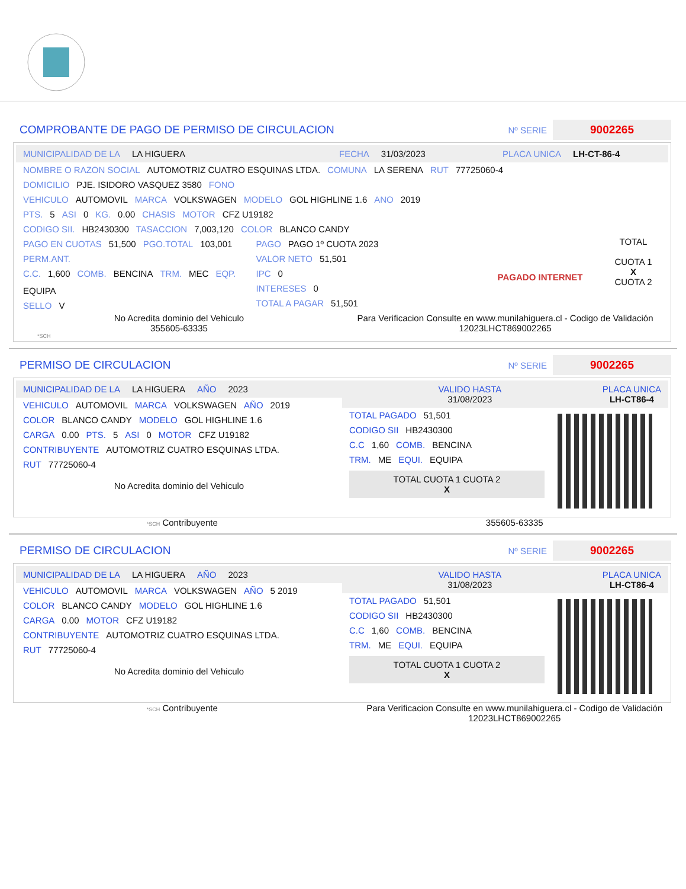COMPROBANTE DE PAGO DE PERMISO DE CIRCULACION
Nº SERIE 9002265
MUNICIPALIDAD DE LA LA HIGUERA FECHA 31/03/2023 PLACA UNICA LH-CT-86-4
NOMBRE O RAZON SOCIAL AUTOMOTRIZ CUATRO ESQUINAS LTDA. COMUNA LA SERENA RUT 77725060-4
DOMICILIO PJE. ISIDORO VASQUEZ 3580 FONO
VEHICULO AUTOMOVIL MARCA VOLKSWAGEN MODELO GOL HIGHLINE 1.6 ANO 2019
PTS. 5 ASI 0 KG. 0.00 CHASIS MOTOR CFZ U19182
CODIGO SII. HB2430300 TASACCION 7,003,120 COLOR BLANCO CANDY
PAGO EN CUOTAS 51,500 PGO.TOTAL 103,001
PERM.ANT.
C.C. 1,600 COMB. BENCINA TRM. MEC EQP. EQUIPA
SELLO V
PAGO PAGO 1º CUOTA 2023
VALOR NETO 51,501
IPC 0
INTERESES 0
TOTAL A PAGAR 51,501
PAGADO INTERNET
TOTAL
CUOTA 1
X
CUOTA 2
No Acredita dominio del Vehiculo
355605-63335
Para Verificacion Consulte en www.munilahiguera.cl - Codigo de Validación
12023LHCT869002265
*SCH
PERMISO DE CIRCULACION
Nº SERIE 9002265
MUNICIPALIDAD DE LA LA HIGUERA AÑO 2023
VEHICULO AUTOMOVIL MARCA VOLKSWAGEN AÑO 2019
COLOR BLANCO CANDY MODELO GOL HIGHLINE 1.6
CARGA 0.00 PTS. 5 ASI 0 MOTOR CFZ U19182
CONTRIBUYENTE AUTOMOTRIZ CUATRO ESQUINAS LTDA.
RUT 77725060-4
No Acredita dominio del Vehiculo
VALIDO HASTA
31/08/2023 PLACA UNICA
LH-CT86-4
TOTAL PAGADO 51,501
CODIGO SII HB2430300
C.C 1,60 COMB. BENCINA
TRM. ME EQUI. EQUIPA
TOTAL CUOTA 1 CUOTA 2
X
*SCH Contribuyente 355605-63335
PERMISO DE CIRCULACION
Nº SERIE 9002265
MUNICIPALIDAD DE LA LA HIGUERA AÑO 2023
VEHICULO AUTOMOVIL MARCA VOLKSWAGEN AÑO 5 2019
COLOR BLANCO CANDY MODELO GOL HIGHLINE 1.6
CARGA 0.00 MOTOR CFZ U19182
CONTRIBUYENTE AUTOMOTRIZ CUATRO ESQUINAS LTDA.
RUT 77725060-4
No Acredita dominio del Vehiculo
VALIDO HASTA
31/08/2023 PLACA UNICA
LH-CT86-4
TOTAL PAGADO 51,501
CODIGO SII HB2430300
C.C 1,60 COMB. BENCINA
TRM. ME EQUI. EQUIPA
TOTAL CUOTA 1 CUOTA 2
X
*SCH Contribuyente Para Verificacion Consulte en www.munilahiguera.cl - Codigo de Validación
12023LHCT869002265